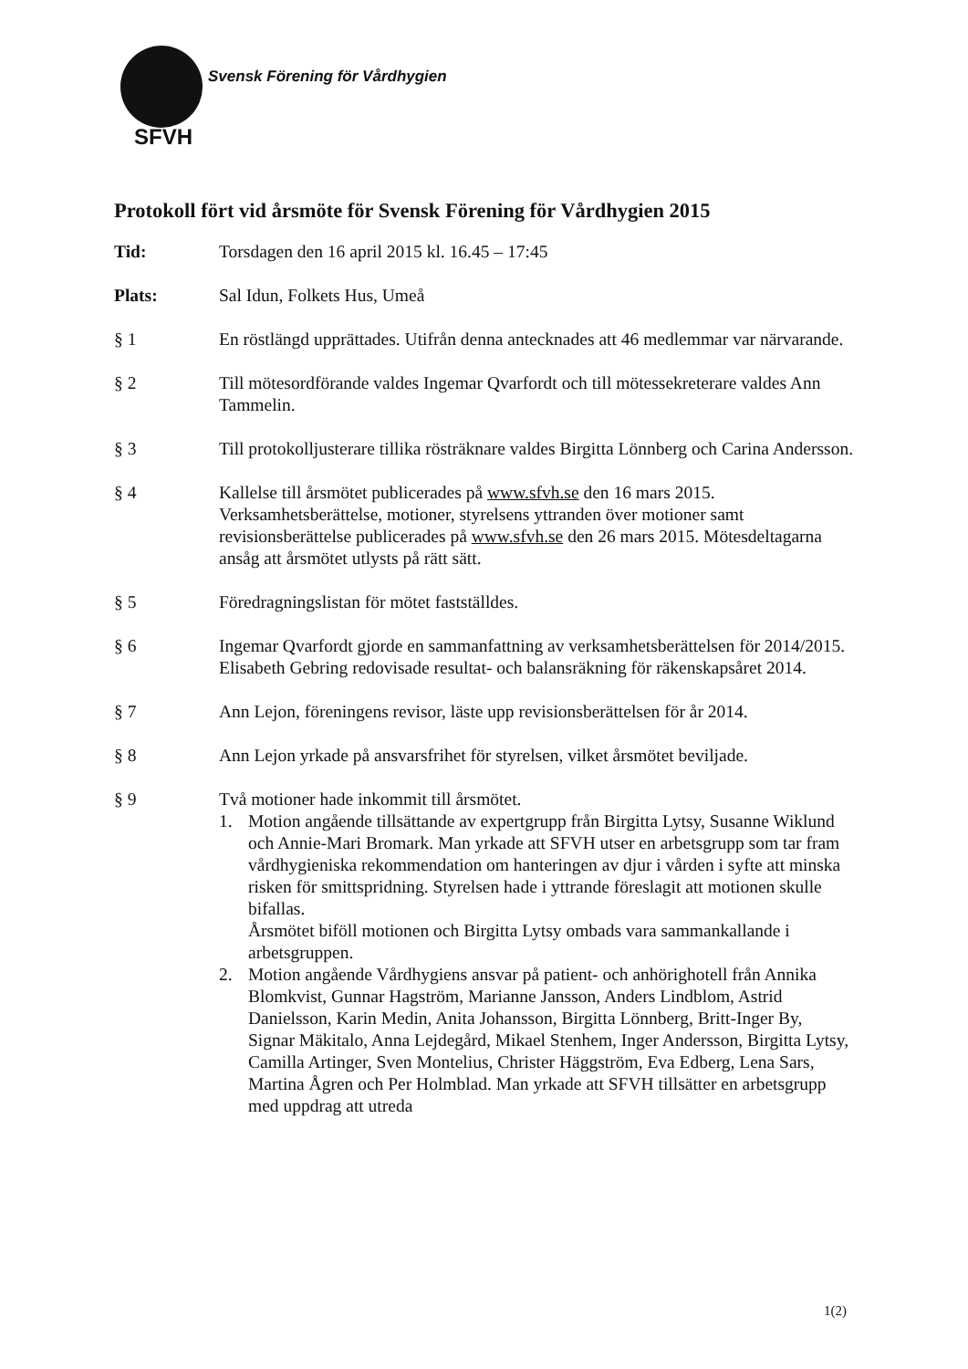Svensk Förening för Vårdhygien
SFVH
Protokoll fört vid årsmöte för Svensk Förening för Vårdhygien 2015
Tid: Torsdagen den 16 april 2015 kl. 16.45 – 17:45
Plats: Sal Idun, Folkets Hus, Umeå
§ 1 En röstlängd upprättades. Utifrån denna antecknades att 46 medlemmar var närvarande.
§ 2 Till mötesordförande valdes Ingemar Qvarfordt och till mötessekreterare valdes Ann Tammelin.
§ 3 Till protokolljusterare tillika rösträknare valdes Birgitta Lönnberg och Carina Andersson.
§ 4 Kallelse till årsmötet publicerades på www.sfvh.se den 16 mars 2015. Verksamhetsberättelse, motioner, styrelsens yttranden över motioner samt revisionsberättelse publicerades på www.sfvh.se den 26 mars 2015. Mötesdeltagarna ansåg att årsmötet utlysts på rätt sätt.
§ 5 Föredragningslistan för mötet fastställdes.
§ 6 Ingemar Qvarfordt gjorde en sammanfattning av verksamhetsberättelsen för 2014/2015. Elisabeth Gebring redovisade resultat- och balansräkning för räkenskapsåret 2014.
§ 7 Ann Lejon, föreningens revisor, läste upp revisionsberättelsen för år 2014.
§ 8 Ann Lejon yrkade på ansvarsfrihet för styrelsen, vilket årsmötet beviljade.
§ 9 Två motioner hade inkommit till årsmötet.
1. Motion angående tillsättande av expertgrupp från Birgitta Lytsy, Susanne Wiklund och Annie-Mari Bromark. Man yrkade att SFVH utser en arbetsgrupp som tar fram vårdhygieniska rekommendation om hanteringen av djur i vården i syfte att minska risken för smittspridning. Styrelsen hade i yttrande föreslagit att motionen skulle bifallas.
Årsmötet biföll motionen och Birgitta Lytsy ombads vara sammankallande i arbetsgruppen.
2. Motion angående Vårdhygiens ansvar på patient- och anhörighotell från Annika Blomkvist, Gunnar Hagström, Marianne Jansson, Anders Lindblom, Astrid Danielsson, Karin Medin, Anita Johansson, Birgitta Lönnberg, Britt-Inger By, Signar Mäkitalo, Anna Lejdegård, Mikael Stenhem, Inger Andersson, Birgitta Lytsy, Camilla Artinger, Sven Montelius, Christer Häggström, Eva Edberg, Lena Sars, Martina Ågren och Per Holmblad. Man yrkade att SFVH tillsätter en arbetsgrupp med uppdrag att utreda
1(2)